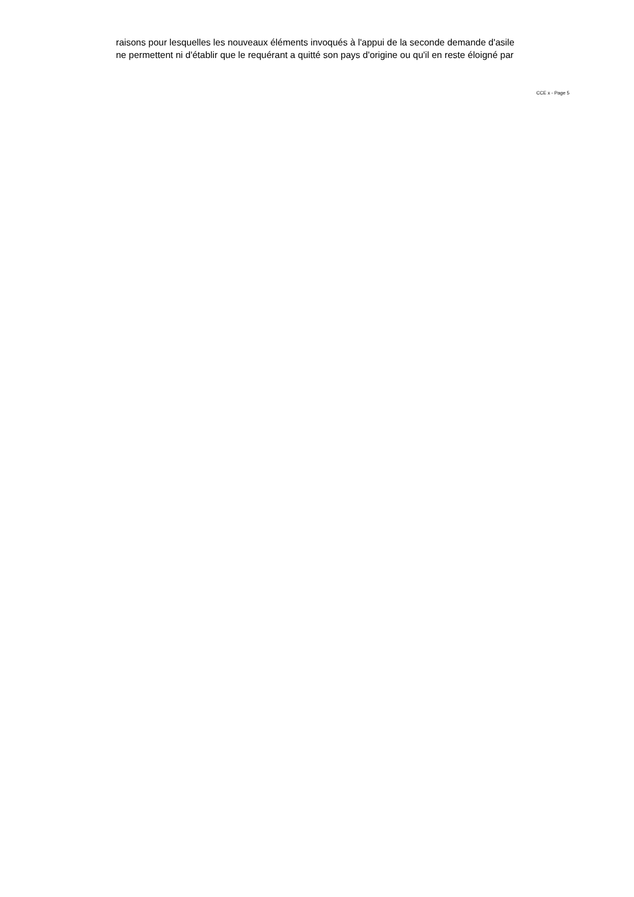raisons pour lesquelles les nouveaux éléments invoqués à l'appui de la seconde demande d'asile
ne permettent ni d'établir que le requérant a quitté son pays d'origine ou qu'il en reste éloigné par
CCE x - Page 5